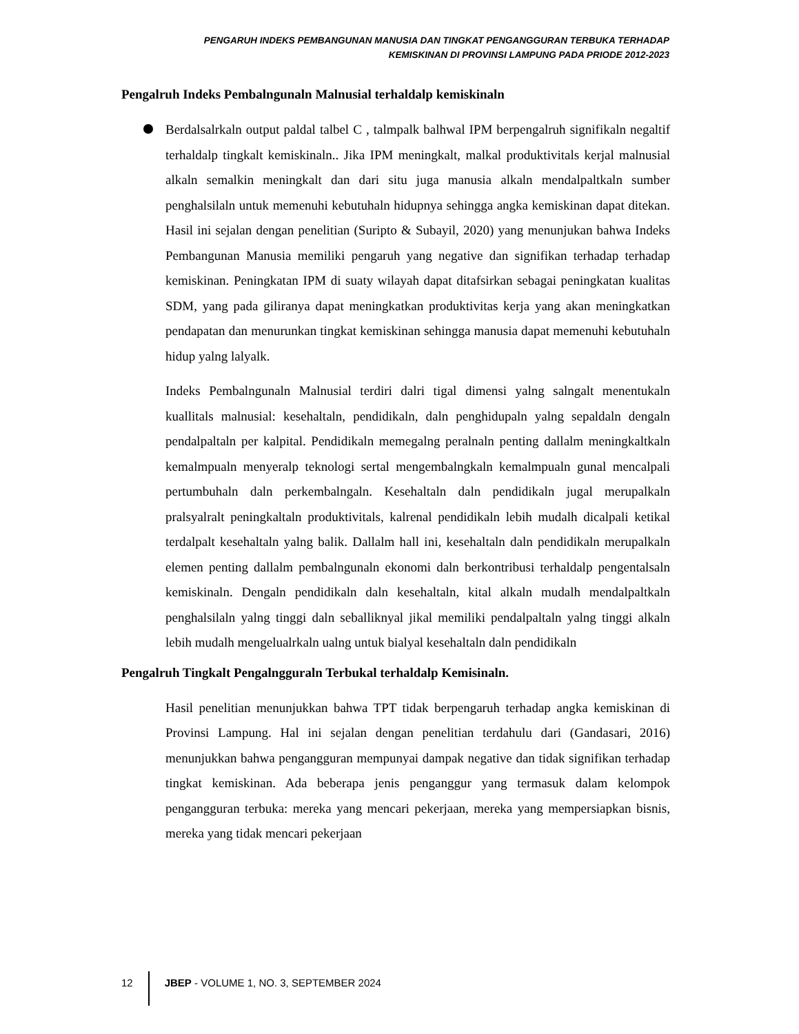PENGARUH INDEKS PEMBANGUNAN MANUSIA DAN TINGKAT PENGANGGURAN TERBUKA TERHADAP
KEMISKINAN DI PROVINSI LAMPUNG PADA PRIODE 2012-2023
Pengalruh Indeks Pembalngunaln Malnusial terhaldalp kemiskinaln
Berdalsalrkaln output paldal talbel C , talmpalk balhwal IPM berpengalruh signifikaln negaltif terhaldalp tingkalt kemiskinaln.. Jika IPM meningkalt, malkal produktivitals kerjal malnusial alkaln semalkin meningkalt dan dari situ juga manusia alkaln mendalpaltkaln sumber penghalsilaln untuk memenuhi kebutuhaln hidupnya sehingga angka kemiskinan dapat ditekan. Hasil ini sejalan dengan penelitian (Suripto & Subayil, 2020) yang menunjukan bahwa Indeks Pembangunan Manusia memiliki pengaruh yang negative dan signifikan terhadap terhadap kemiskinan. Peningkatan IPM di suaty wilayah dapat ditafsirkan sebagai peningkatan kualitas SDM, yang pada giliranya dapat meningkatkan produktivitas kerja yang akan meningkatkan pendapatan dan menurunkan tingkat kemiskinan sehingga manusia dapat memenuhi kebutuhaln hidup yalng lalyalk.
Indeks Pembalngunaln Malnusial terdiri dalri tigal dimensi yalng salngalt menentukaln kuallitals malnusial: kesehaltaln, pendidikaln, daln penghidupaln yalng sepaldaln dengaln pendalpaltaln per kalpital. Pendidikaln memegalng peralnaln penting dallalm meningkaltkaln kemalmpualn menyeralp teknologi sertal mengembalngkaln kemalmpualn gunal mencalpali pertumbuhaln daln perkembalngaln. Kesehaltaln daln pendidikaln jugal merupalkaln pralsyalralt peningkaltaln produktivitals, kalrenal pendidikaln lebih mudalh dicalpali ketikal terdalpalt kesehaltaln yalng balik. Dallalm hall ini, kesehaltaln daln pendidikaln merupalkaln elemen penting dallalm pembalngunaln ekonomi daln berkontribusi terhaldalp pengentalsaln kemiskinaln. Dengaln pendidikaln daln kesehaltaln, kital alkaln mudalh mendalpaltkaln penghalsilaln yalng tinggi daln seballiknyal jikal memiliki pendalpaltaln yalng tinggi alkaln lebih mudalh mengelualrkaln ualng untuk bialyal kesehaltaln daln pendidikaln
Pengalruh Tingkalt Pengalngguraln Terbukal terhaldalp Kemisinaln.
Hasil penelitian menunjukkan bahwa TPT tidak berpengaruh terhadap angka kemiskinan di Provinsi Lampung. Hal ini sejalan dengan penelitian terdahulu dari (Gandasari, 2016) menunjukkan bahwa pengangguran mempunyai dampak negative dan tidak signifikan terhadap tingkat kemiskinan. Ada beberapa jenis penganggur yang termasuk dalam kelompok pengangguran terbuka: mereka yang mencari pekerjaan, mereka yang mempersiapkan bisnis, mereka yang tidak mencari pekerjaan
12 JBEP - VOLUME 1, NO. 3, SEPTEMBER 2024